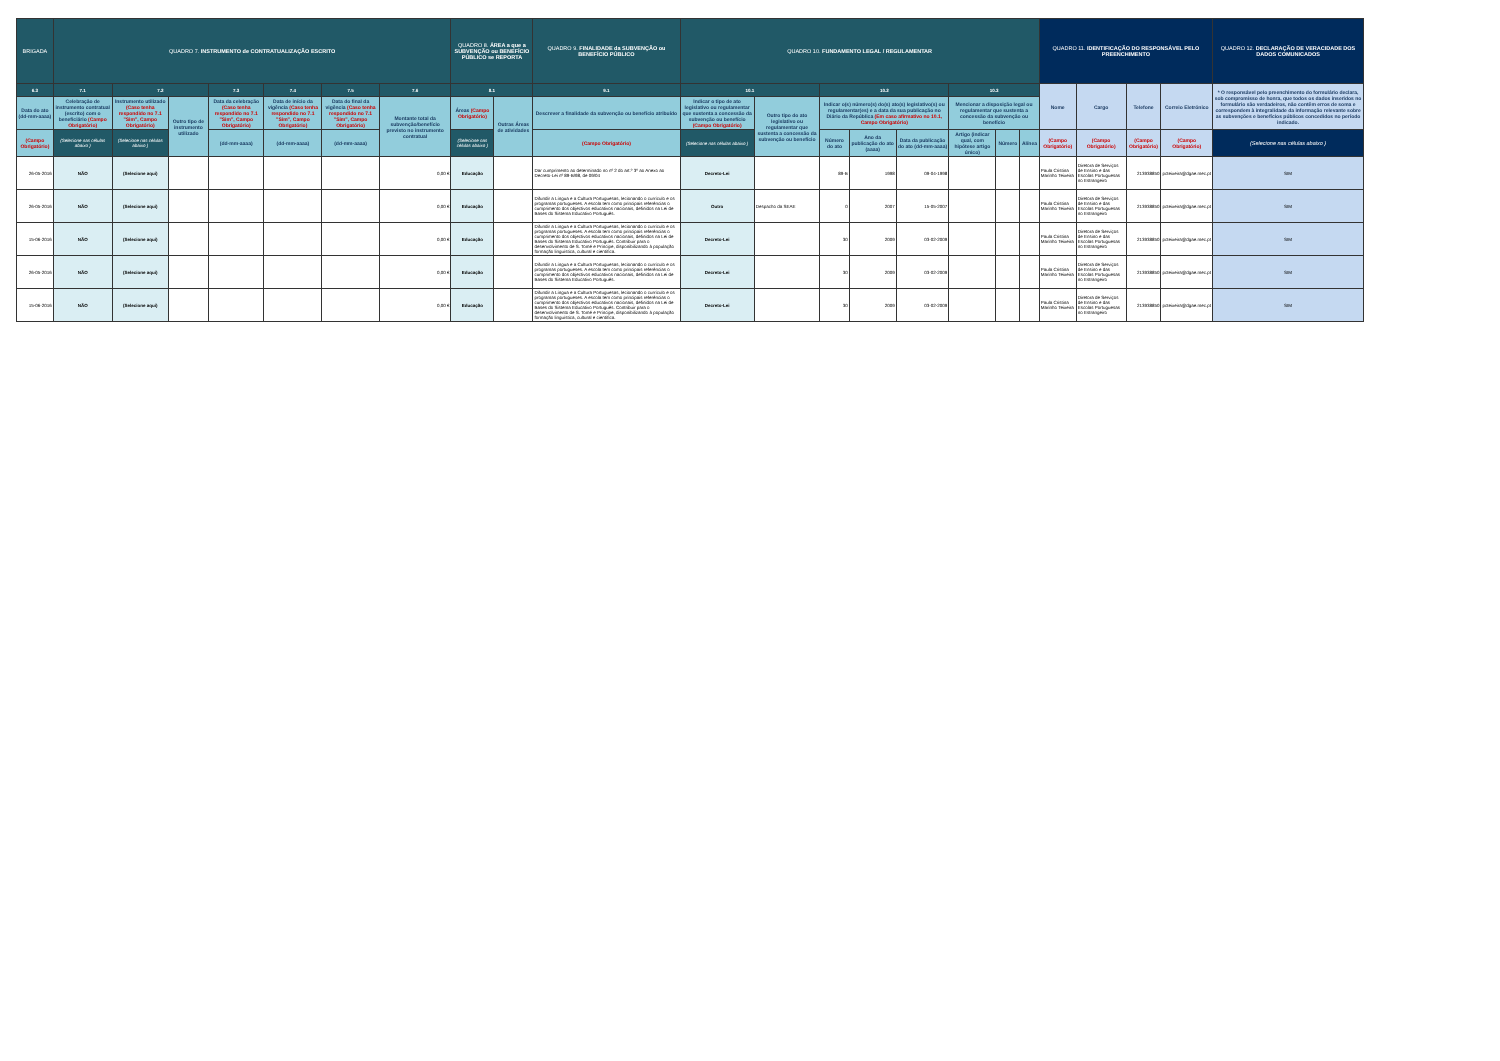| BRIGADA | QUADRO 7. INSTRUMENTO de CONTRATUALIZAÇÃO ESCRITO | | | | | | | QUADRO 8. ÁREA a que a SUBVENÇÃO ou BENEFÍCIO PÚBLICO se REPORTA | | QUADRO 9. FINALIDADE da SUBVENÇÃO ou BENEFÍCIO PÚBLICO | QUADRO 10. FUNDAMENTO LEGAL / REGULAMENTAR | | | | | | | | QUADRO 11. IDENTIFICAÇÃO DO RESPONSÁVEL PELO PREENCHIMENTO | | | | QUADRO 12. DECLARAÇÃO DE VERACIDADE DOS DADOS COMUNICADOS |
| --- | --- | --- | --- | --- | --- | --- | --- | --- | --- | --- | --- | --- | --- | --- | --- | --- | --- | --- | --- | --- | --- | --- | --- |
| 6.3 | 7.1 | 7.2 | | 7.3 | 7.4 | 7.5 | 7.6 | 8.1 | | 9.1 | 10.1 | | 10.2 | | | 10.3 | | | Nome | Cargo | Telefone | Correio Eletrónico | * O responsável pelo preenchimento do formulário declara, sob compromisso de honra, que todos os dados inseridos no formulário são verdadeiros, não contêm erros de soma e correspondem à integralidade da informação relevante sobre as subvenções e benefícios públicos concedidos no período indicado. |
| Data do ato (dd-mm-aaaa) | Celebração de instrumento contratual (escrito) com o beneficiário (Campo Obrigatório) | Instrumento utilizado (Caso tenha respondido no 7.1 "Sim", Campo Obrigatório) | Outro tipo de instrumento utilizado | Data da celebração (Caso tenha respondido no 7.1 "Sim", Campo Obrigatório) | Data de início da vigência (Caso tenha respondido no 7.1 "Sim", Campo Obrigatório) | Data do final da vigência (Caso tenha respondido no 7.1 "Sim", Campo Obrigatório) | Montante total da subvenção/benefício previsto no instrumento contratual | Áreas (Campo Obrigatório) | Outras Áreas de atividades | Descrever a finalidade da subvenção ou benefício atribuído | Indicar o tipo de ato legislativo ou regulamentar que sustenta a concessão da subvenção ou benefício (Campo Obrigatório) | Outro tipo do ato legislativo ou regulamentar que sustenta a concessão da subvenção ou benefício | Indicar o(s) número(s) do(s) ato(s) legislativo(s) ou regulamentar(es) e a data da sua publicação no Diário da República (Em caso afirmativo no 10.1, Campo Obrigatório) | | | Mencionar a disposição legal ou regulamentar que sustenta a concessão da subvenção ou benefício | | | | | | | |
| (Campo Obrigatório) | (Selecione nas células abaixo ) | (Selecione nas células abaixo ) | | (dd-mm-aaaa) | (dd-mm-aaaa) | (dd-mm-aaaa) | | (Selecione nas células abaixo ) | | (Campo Obrigatório) | (Selecione nas células abaixo ) | | Número do ato | Ano da publicação do ato (aaaa) | Data da publicação do ato (dd-mm-aaaa) | Artigo (indicar qual, com hipótese artigo único) | Número | Alínea | (Campo Obrigatório) | (Campo Obrigatório) | (Campo Obrigatório) | (Campo Obrigatório) | (Selecione nas células abaixo ) |
| 26-05-2016 | NÃO | (Selecione aqui) | | | | | 0,00 € | Educação | | Dar cumprimento ao determinado no nº 2 do art.º 3º ao Anexo ao Decreto-Lei nº 89-B/98, de 09/04 | Decreto-Lei | | 89-B | 1998 | 09-04-1998 | | | | Paula Cristina Marinho Teixeira | Diretora de Serviços de Ensino e das Escolas Portuguesas no Estrangeiro | 213938850 | pcteixeira@dgae.mec.pt | SIM |
| 26-05-2016 | NÃO | (Selecione aqui) | | | | | 0,00 € | Educação | | Difundir a Língua e a Cultura Portuguesas, lecionando o currículo e os programas portugueses. A escola tem como principais referências o cumprimento dos objectivos educativos nacionais, definidos na Lei de Bases do Sistema Educativo Português. | Outro | Despacho da SEAE | 0 | 2007 | 15-05-2007 | | | | Paula Cristina Marinho Teixeira | Diretora de Serviços de Ensino e das Escolas Portuguesas no Estrangeiro | 213938850 | pcteixeira@dgae.mec.pt | SIM |
| 15-06-2016 | NÃO | (Selecione aqui) | | | | | 0,00 € | Educação | | Difundir a Língua e a Cultura Portuguesas, lecionando o currículo e os programas portugueses. A escola tem como principais referências o cumprimento dos objectivos educativos nacionais, definidos na Lei de Bases do Sistema Educativo Português. Contribuir para o desenvolvimento de S. Tomé e Príncipe, disponibilizando à população formação linguística, cultural e científica. | Decreto-Lei | | 30 | 2009 | 03-02-2009 | | | | Paula Cristina Marinho Teixeira | Diretora de Serviços de Ensino e das Escolas Portuguesas no Estrangeiro | 213938850 | pcteixeira@dgae.mec.pt | SIM |
| 26-05-2016 | NÃO | (Selecione aqui) | | | | | 0,00 € | Educação | | Difundir a Língua e a Cultura Portuguesas, lecionando o currículo e os programas portugueses. A escola tem como principais referências o cumprimento dos objectivos educativos nacionais, definidos na Lei de Bases do Sistema Educativo Português. | Decreto-Lei | | 30 | 2009 | 03-02-2009 | | | | Paula Cristina Marinho Teixeira | Diretora de Serviços de Ensino e das Escolas Portuguesas no Estrangeiro | 213938850 | pcteixeira@dgae.mec.pt | SIM |
| 15-06-2016 | NÃO | (Selecione aqui) | | | | | 0,00 € | Educação | | Difundir a Língua e a Cultura Portuguesas, lecionando o currículo e os programas portugueses. A escola tem como principais referências o cumprimento dos objectivos educativos nacionais, definidos na Lei de Bases do Sistema Educativo Português. Contribuir para o desenvolvimento de S. Tomé e Príncipe, disponibilizando à população formação linguística, cultural e científica. | Decreto-Lei | | 30 | 2009 | 03-02-2009 | | | | Paula Cristina Marinho Teixeira | Diretora de Serviços de Ensino e das Escolas Portuguesas no Estrangeiro | 213938850 | pcteixeira@dgae.mec.pt | SIM |